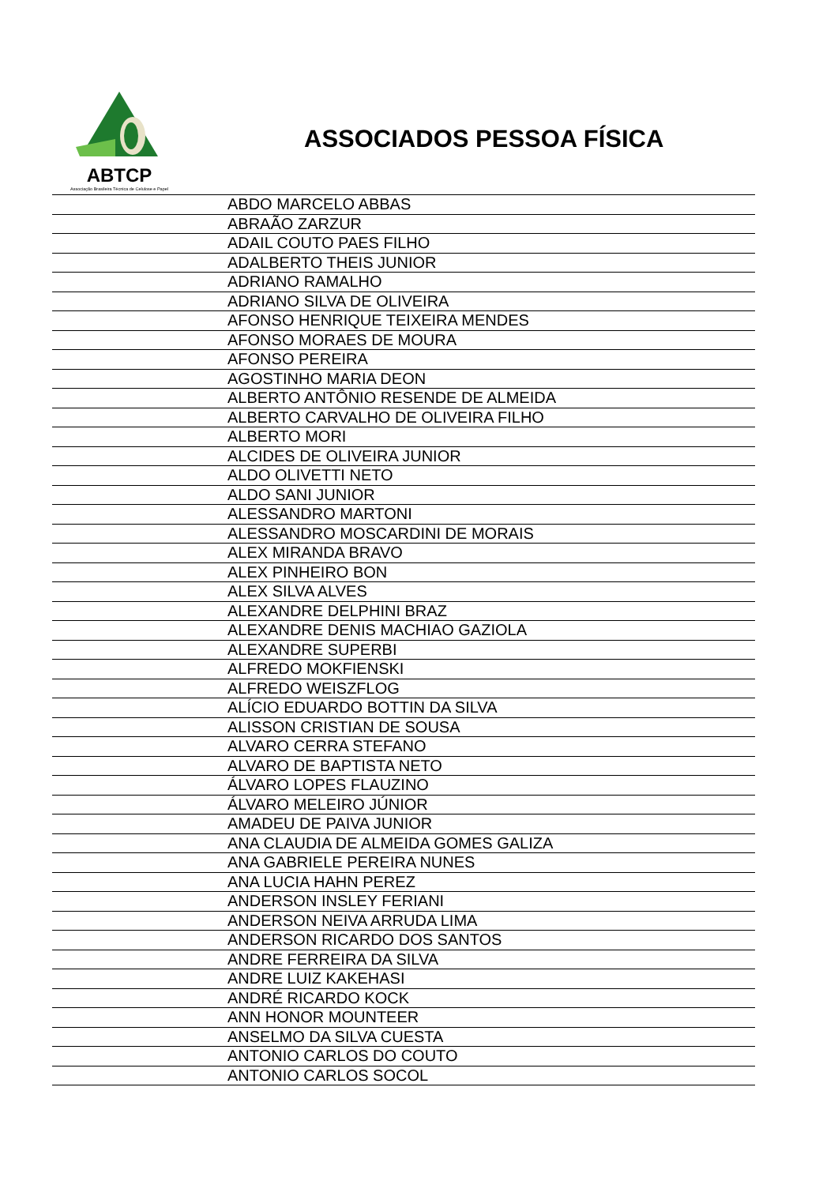ABTCP
Associação Brasileira Técnica de Celulose e Papel
ASSOCIADOS PESSOA FÍSICA
| | ABDO MARCELO ABBAS |
| | ABRAÃO ZARZUR |
| | ADAIL COUTO PAES FILHO |
| | ADALBERTO THEIS JUNIOR |
| | ADRIANO RAMALHO |
| | ADRIANO SILVA DE OLIVEIRA |
| | AFONSO HENRIQUE TEIXEIRA MENDES |
| | AFONSO MORAES DE MOURA |
| | AFONSO PEREIRA |
| | AGOSTINHO MARIA DEON |
| | ALBERTO ANTÔNIO RESENDE DE ALMEIDA |
| | ALBERTO CARVALHO DE OLIVEIRA FILHO |
| | ALBERTO MORI |
| | ALCIDES DE OLIVEIRA JUNIOR |
| | ALDO OLIVETTI NETO |
| | ALDO SANI JUNIOR |
| | ALESSANDRO MARTONI |
| | ALESSANDRO MOSCARDINI DE MORAIS |
| | ALEX MIRANDA BRAVO |
| | ALEX PINHEIRO BON |
| | ALEX SILVA ALVES |
| | ALEXANDRE DELPHINI BRAZ |
| | ALEXANDRE DENIS MACHIAO GAZIOLA |
| | ALEXANDRE SUPERBI |
| | ALFREDO MOKFIENSKI |
| | ALFREDO WEISZFLOG |
| | ALÍCIO EDUARDO BOTTIN DA SILVA |
| | ALISSON CRISTIAN DE SOUSA |
| | ALVARO CERRA STEFANO |
| | ALVARO DE BAPTISTA NETO |
| | ÁLVARO LOPES FLAUZINO |
| | ÁLVARO MELEIRO JÚNIOR |
| | AMADEU DE PAIVA JUNIOR |
| | ANA CLAUDIA DE ALMEIDA GOMES GALIZA |
| | ANA GABRIELE PEREIRA NUNES |
| | ANA LUCIA HAHN PEREZ |
| | ANDERSON INSLEY FERIANI |
| | ANDERSON NEIVA ARRUDA LIMA |
| | ANDERSON RICARDO DOS SANTOS |
| | ANDRE FERREIRA DA SILVA |
| | ANDRE LUIZ KAKEHASI |
| | ANDRÉ RICARDO KOCK |
| | ANN HONOR MOUNTEER |
| | ANSELMO DA SILVA CUESTA |
| | ANTONIO CARLOS DO COUTO |
| | ANTONIO CARLOS SOCOL |